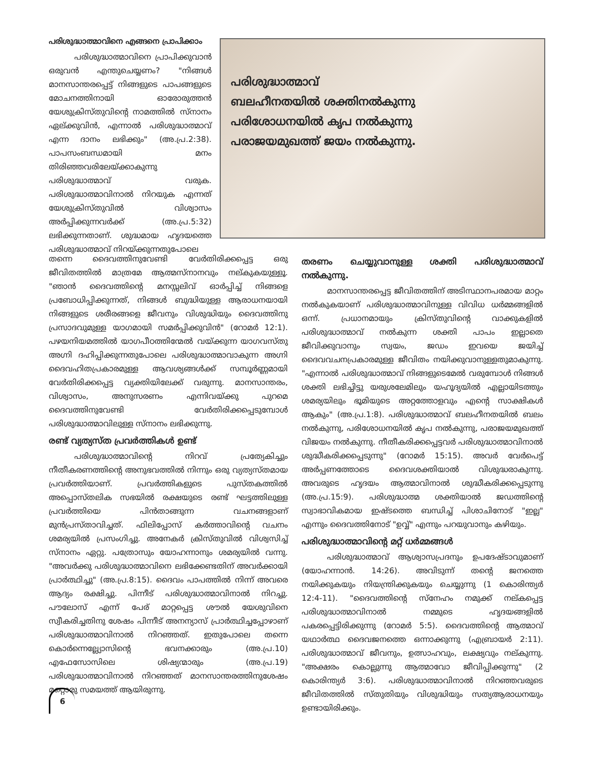പരിശുദ്ധാത്മാവിനെ എങ്ങനെ പ്രാപിക്കാം
പരിശുദ്ധാത്മാവിനെ പ്രാപിക്കുവാൻ ഒരുവൻ എന്തുചെയ്യണം? "നിങ്ങൾ മാനസാന്തരപ്പെട്ട് നിങ്ങളുടെ പാപങ്ങളുടെ മോചനത്തിനായി ഓരോരുത്തൻ യേശുക്രിസ്തുവിന്റെ നാമത്തിൽ സ്നാനം ഏല്ക്കുവിൻ, എന്നാൽ പരിശുദ്ധാത്മാവ് എന്ന ദാനം ലഭിക്കും" (അ.പ്ര.2:38). പാപസംബന്ധമായി മനം തിരിഞ്ഞവരിലേയ്ക്കാകുന്നു പരിശുദ്ധാത്മാവ് വരുക. പരിശുദ്ധാത്മാവിനാൽ നിറയുക എന്നത് യേശുക്രിസ്തുവിൽ വിശ്വാസം അർപ്പിക്കുന്നവർക്ക് (അ.പ്ര.5:32) ലഭിക്കുന്നതാണ്. ശുദ്ധമായ ഹൃദയത്തെ പരിശുദ്ധാത്മാവ് നിറയ്ക്കുന്നതുപോലെ
പരിശുദ്ധാത്മാവ്
ബലഹീനതയിൽ ശക്തിനൽകുന്നു
പരിശോധനയിൽ കൃപ നൽകുന്നു
പരാജയമുഖത്ത് ജയം നൽകുന്നു.
തന്നെ ദൈവത്തിനുവേണ്ടി വേർതിരിക്കപ്പെട്ട ഒരു ജീവിതത്തിൽ മാത്രമേ ആത്മസ്നാനവും നല്കുകയുള്ളൂ. "ഞാൻ ദൈവത്തിന്റെ മനസ്സലിവ് ഓർപ്പിച്ച് നിങ്ങളെ പ്രബോധിപ്പിക്കുന്നത്, നിങ്ങൾ ബുദ്ധിയുള്ള ആരാധനയായി നിങ്ങളുടെ ശരീരങ്ങളെ ജീവനും വിശുദ്ധിയും ദൈവത്തിനു പ്രസാദവുമുള്ള യാഗമായി സമർപ്പിക്കുവിൻ" (റോമർ 12:1). പഴയനിയമത്തിൽ യാഗപീഠത്തിന്മേൽ വയ്ക്കുന്ന യാഗവസ്തു അഗ്നി ദഹിപ്പിക്കുന്നതുപോലെ പരിശുദ്ധാത്മാവാകുന്ന അഗ്നി ദൈവഹിതപ്രകാരമുള്ള ആവശ്യങ്ങൾക്ക് സമ്പൂർണ്ണമായി വേർതിരിക്കപ്പെട്ട വ്യക്തിയിലേക്ക് വരുന്നു. മാനസാന്തരം, വിശ്വാസം, അനുസരണം എന്നിവയ്ക്കു പുറമെ ദൈവത്തിനുവേണ്ടി വേർതിരിക്കപ്പെടുമ്പോൾ പരിശുദ്ധാത്മാവിലുള്ള സ്നാനം ലഭിക്കുന്നു.
രണ്ട് വ്യത്യസ്ത പ്രവർത്തികൾ ഉണ്ട്
പരിശുദ്ധാത്മാവിന്റെ നിറവ് പ്രത്യേകിച്ചും നീതീകരണത്തിന്റെ അനുഭവത്തിൽ നിന്നും ഒരു വ്യത്യസ്തമായ പ്രവർത്തിയാണ്. പ്രവർത്തികളുടെ പുസ്തകത്തിൽ അപ്പൊസ്തലിക സഭയിൽ രക്ഷയുടെ രണ്ട് ഘട്ടത്തിലുള്ള പ്രവർത്തിയെ പിൻതാങ്ങുന്ന വചനങ്ങളാണ് മുൻപ്രസ്താവിച്ചത്. ഫിലിപ്പോസ് കർത്താവിന്റെ വചനം ശമര്യയിൽ പ്രസംഗിച്ചു. അനേകർ ക്രിസ്തുവിൽ വിശ്വസിച്ച് സ്നാനം ഏറ്റു. പത്രോസും യോഹന്നാനും ശമര്യയിൽ വന്നു. "അവർക്കു പരിശുദ്ധാത്മാവിനെ ലഭിക്കേണ്ടതിന് അവർക്കായി പ്രാർത്ഥിച്ചു" (അ.പ്ര.8:15). ദൈവം പാപത്തിൽ നിന്ന് അവരെ ആദ്യം രക്ഷിച്ചു. പിന്നീട് പരിശുദ്ധാത്മാവിനാൽ നിറച്ചു. പൗലോസ് എന്ന് പേര് മാറ്റപ്പെട്ട ശൗൽ യേശുവിനെ സ്വീകരിച്ചതിനു ശേഷം പിന്നീട് അനന്യാസ് പ്രാർത്ഥിച്ചപ്പോഴാണ് പരിശുദ്ധാത്മാവിനാൽ നിറഞ്ഞത്. ഇതുപോലെ തന്നെ കൊർന്നെല്ല്യോസിന്റെ ഭവനക്കാരും (അ.പ്ര.10) എഫേസോസിലെ ശിഷ്യന്മാരും (അ.പ്ര.19) പരിശുദ്ധാത്മാവിനാൽ നിറഞ്ഞത് മാനസാന്തരത്തിനുശേഷം മറ്റൊരു സമയത്ത് ആയിരുന്നു.
തരണം ചെയ്യുവാനുള്ള ശക്തി പരിശുദ്ധാത്മാവ് നൽകുന്നു.
മാനസാന്തരപ്പെട്ട ജീവിതത്തിന് അടിസ്ഥാനപരമായ മാറ്റം നൽകുകയാണ് പരിശുദ്ധാത്മാവിനുള്ള വിവിധ ധർമ്മങ്ങളിൽ ഒന്ന്. പ്രധാനമായും ക്രിസ്തുവിന്റെ വാക്കുകളിൽ പരിശുദ്ധാത്മാവ് നൽകുന്ന ശക്തി പാപം ഇല്ലാതെ ജീവിക്കുവാനും സ്വയം, ജഡം ഇവയെ ജയിച്ച് ദൈവവചനപ്രകാരമുള്ള ജീവിതം നയിക്കുവാനുള്ളതുമാകുന്നു. "എന്നാൽ പരിശുദ്ധാത്മാവ് നിങ്ങളുടെമേൽ വരുമ്പോൾ നിങ്ങൾ ശക്തി ലഭിച്ചിട്ടു യരുശലേമിലും യഹൂദ്യയിൽ എല്ലായിടത്തും ശമര്യയിലും ഭൂമിയുടെ അറ്റത്തോളവും എന്റെ സാക്ഷികൾ ആകും" (അ.പ്ര.1:8). പരിശുദ്ധാത്മാവ് ബലഹീനതയിൽ ബലം നൽകുന്നു, പരിശോധനയിൽ കൃപ നൽകുന്നു, പരാജയമുഖത്ത് വിജയം നൽകുന്നു. നീതീകരിക്കപ്പെട്ടവർ പരിശുദ്ധാത്മാവിനാൽ ശുദ്ധീകരിക്കപ്പെടുന്നു" (റോമർ 15:15). അവർ വേർപെട്ട് അർപ്പണത്തോടെ ദൈവശക്തിയാൽ വിശുദ്ധരാകുന്നു. അവരുടെ ഹൃദയം ആത്മാവിനാൽ ശുദ്ധീകരിക്കപ്പെടുന്നു (അ.പ്ര.15:9). പരിശുദ്ധാത്മ ശക്തിയാൽ ജഡത്തിന്റെ സ്വാഭാവികമായ ഇഷ്ടത്തെ ബന്ധിച്ച് പിശാചിനോട് "ഇല്ല" എന്നും ദൈവത്തിനോട് "ഉവ്വ്" എന്നും പറയുവാനും കഴിയും.
പരിശുദ്ധാത്മാവിന്റെ മറ്റ് ധർമ്മങ്ങൾ
പരിശുദ്ധാത്മാവ് ആശ്വാസപ്രദനും ഉപദേഷ്ടാവുമാണ് (യോഹന്നാൻ. 14:26). അവിടുന്ന് തന്റെ ജനത്തെ നയിക്കുകയും നിയന്ത്രിക്കുകയും ചെയ്യുന്നു (1 കൊരിന്ത്യർ 12:4-11). "ദൈവത്തിന്റെ സ്നേഹം നമുക്ക് നല്കപ്പെട്ട പരിശുദ്ധാത്മാവിനാൽ നമ്മുടെ ഹൃദയങ്ങളിൽ പകരപ്പെട്ടിരിക്കുന്നു (റോമർ 5:5). ദൈവത്തിന്റെ ആത്മാവ് യഥാർത്ഥ ദൈവജനത്തെ ഒന്നാക്കുന്നു (എബ്രായർ 2:11). പരിശുദ്ധാത്മാവ് ജീവനും, ഉത്സാഹവും, ലക്ഷ്യവും നല്കുന്നു. "അക്ഷരം കൊല്ലുന്നു ആത്മാവോ ജീവിപ്പിക്കുന്നു" (2 കൊരിന്ത്യർ 3:6). പരിശുദ്ധാത്മാവിനാൽ നിറഞ്ഞവരുടെ ജീവിതത്തിൽ സ്തുതിയും വിശുദ്ധിയും സത്യആരാധനയും ഉണ്ടായിരിക്കും.
6